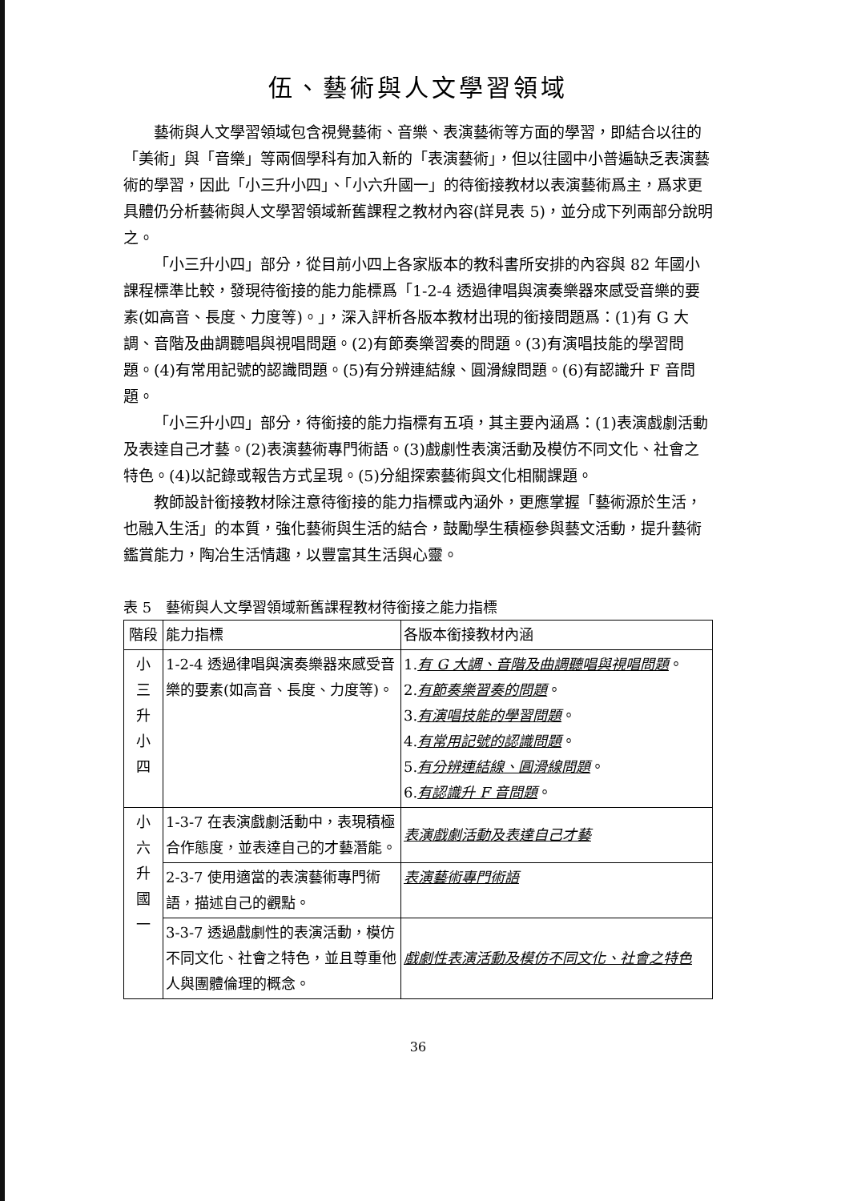伍、藝術與人文學習領域
藝術與人文學習領域包含視覺藝術、音樂、表演藝術等方面的學習，即結合以往的「美術」與「音樂」等兩個學科有加入新的「表演藝術」，但以往國中小普遍缺乏表演藝術的學習，因此「小三升小四」、「小六升國一」的待銜接教材以表演藝術爲主，爲求更具體仍分析藝術與人文學習領域新舊課程之教材內容(詳見表 5)，並分成下列兩部分說明之。
「小三升小四」部分，從目前小四上各家版本的教科書所安排的內容與 82 年國小課程標準比較，發現待銜接的能力能標爲「1-2-4 透過律唱與演奏樂器來感受音樂的要素(如高音、長度、力度等)。」，深入評析各版本教材出現的銜接問題爲：(1)有 G 大調、音階及曲調聽唱與視唱問題。(2)有節奏樂習奏的問題。(3)有演唱技能的學習問題。(4)有常用記號的認識問題。(5)有分辨連結線、圓滑線問題。(6)有認識升 F 音問題。
「小三升小四」部分，待銜接的能力指標有五項，其主要內涵爲：(1)表演戲劇活動及表達自己才藝。(2)表演藝術專門術語。(3)戲劇性表演活動及模仿不同文化、社會之特色。(4)以記錄或報告方式呈現。(5)分組探索藝術與文化相關課題。
教師設計銜接教材除注意待銜接的能力指標或內涵外，更應掌握「藝術源於生活，也融入生活」的本質，強化藝術與生活的結合，鼓勵學生積極參與藝文活動，提升藝術鑑賞能力，陶冶生活情趣，以豐富其生活與心靈。
表 5　藝術與人文學習領域新舊課程教材待銜接之能力指標
| 階段 | 能力指標 | 各版本銜接教材內涵 |
| --- | --- | --- |
| 小 三 升 小 四 | 1-2-4 透過律唱與演奏樂器來感受音樂的要素(如高音、長度、力度等)。 | 1. 有 G 大調、音階及曲調聽唱與視唱問題 。 2. 有節奏樂習奏的問題 。 3. 有演唱技能的學習問題 。 4. 有常用記號的認識問題 。 5. 有分辨連結線、圓滑線問題 。 6. 有認識升 F 音問題 。 |
| 小 六 升 國 一 | 1-3-7 在表演戲劇活動中，表現積極合作態度，並表達自己的才藝潛能。 | 表演戲劇活動及表達自己才藝 |
| | 2-3-7 使用適當的表演藝術專門術語，描述自己的觀點。 | 表演藝術專門術語 |
| | 3-3-7 透過戲劇性的表演活動，模仿不同文化、社會之特色，並且尊重他人與團體倫理的概念。 | 戲劇性表演活動及模仿不同文化、社會之特色 |
36